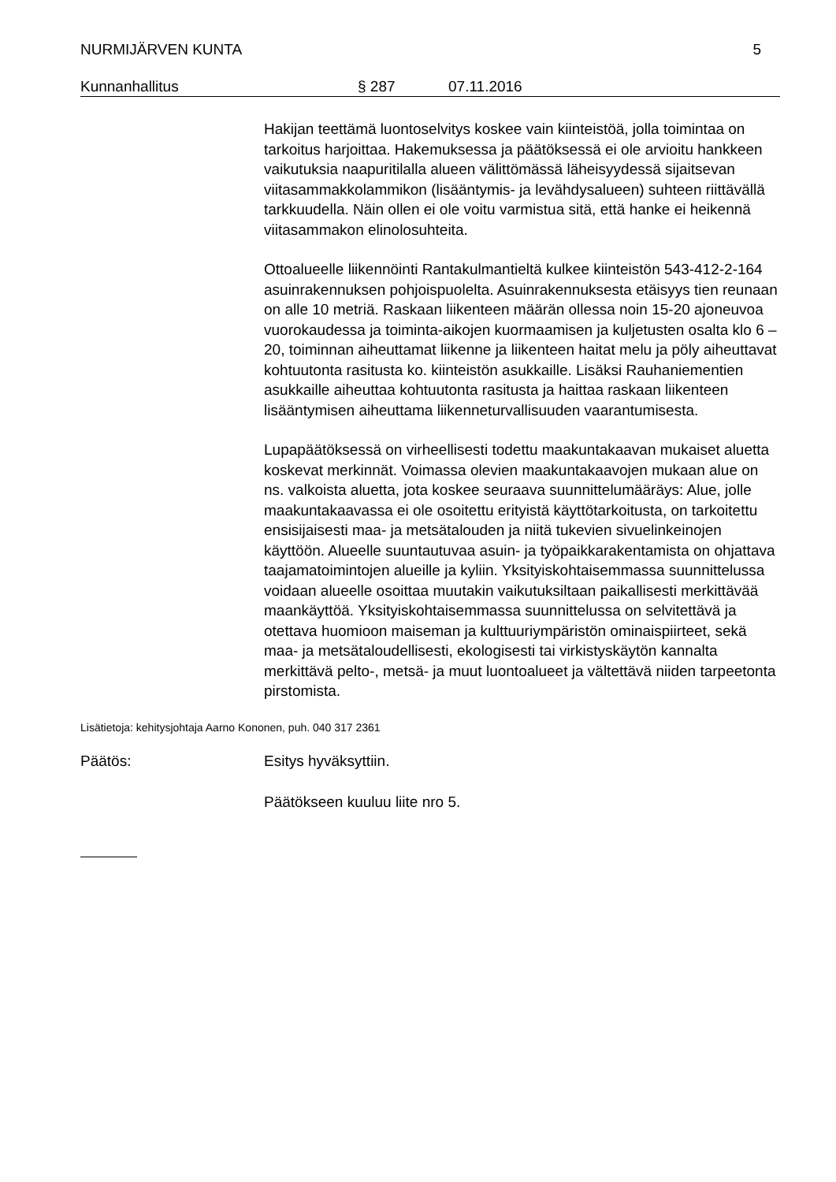NURMIJÄRVEN KUNTA 5
Kunnanhallitus § 287 07.11.2016
Hakijan teettämä luontoselvitys koskee vain kiinteistöä, jolla toimintaa on tarkoitus harjoittaa. Hakemuksessa ja päätöksessä ei ole arvioitu hankkeen vaikutuksia naapuritilalla alueen välittömässä läheisyydessä sijaitsevan viitasammakkolammikon (lisääntymis- ja levähdysalueen) suhteen riittävällä tarkkuudella. Näin ollen ei ole voitu varmistua sitä, että hanke ei heikennä viitasammakon elinolosuhteita.
Ottoalueelle liikennöinti Rantakulmantieltä kulkee kiinteistön 543-412-2-164 asuinrakennuksen pohjoispuolelta. Asuinrakennuksesta etäisyys tien reunaan on alle 10 metriä. Raskaan liikenteen määrän ollessa noin 15-20 ajoneuvoa vuorokaudessa ja toiminta-aikojen kuormaamisen ja kuljetusten osalta klo 6 – 20, toiminnan aiheuttamat liikenne ja liikenteen haitat melu ja pöly aiheuttavat kohtuutonta rasitusta ko. kiinteistön asukkaille. Lisäksi Rauhaniementien asukkaille aiheuttaa kohtuutonta rasitusta ja haittaa raskaan liikenteen lisääntymisen aiheuttama liikenneturvallisuuden vaarantumisesta.
Lupapäätöksessä on virheellisesti todettu maakuntakaavan mukaiset aluetta koskevat merkinnät. Voimassa olevien maakuntakaavojen mukaan alue on ns. valkoista aluetta, jota koskee seuraava suunnittelumääräys: Alue, jolle maakuntakaavassa ei ole osoitettu erityistä käyttötarkoitusta, on tarkoitettu ensisijaisesti maa- ja metsätalouden ja niitä tukevien sivuelinkeinojen käyttöön. Alueelle suuntautuvaa asuin- ja työpaikkarakentamista on ohjattava taajamatoimintojen alueille ja kyliin. Yksityiskohtaisemmassa suunnittelussa voidaan alueelle osoittaa muutakin vaikutuksiltaan paikallisesti merkittävää maankäyttöä. Yksityiskohtaisemmassa suunnittelussa on selvitettävä ja otettava huomioon maiseman ja kulttuuriympäristön ominaispiirteet, sekä maa- ja metsätaloudellisesti, ekologisesti tai virkistyskäytön kannalta merkittävä pelto-, metsä- ja muut luontoalueet ja vältettävä niiden tarpeetonta pirstomista.
Lisätietoja: kehitysjohtaja Aarno Kononen, puh. 040 317 2361
Päätös: Esitys hyväksyttiin.
Päätökseen kuuluu liite nro 5.